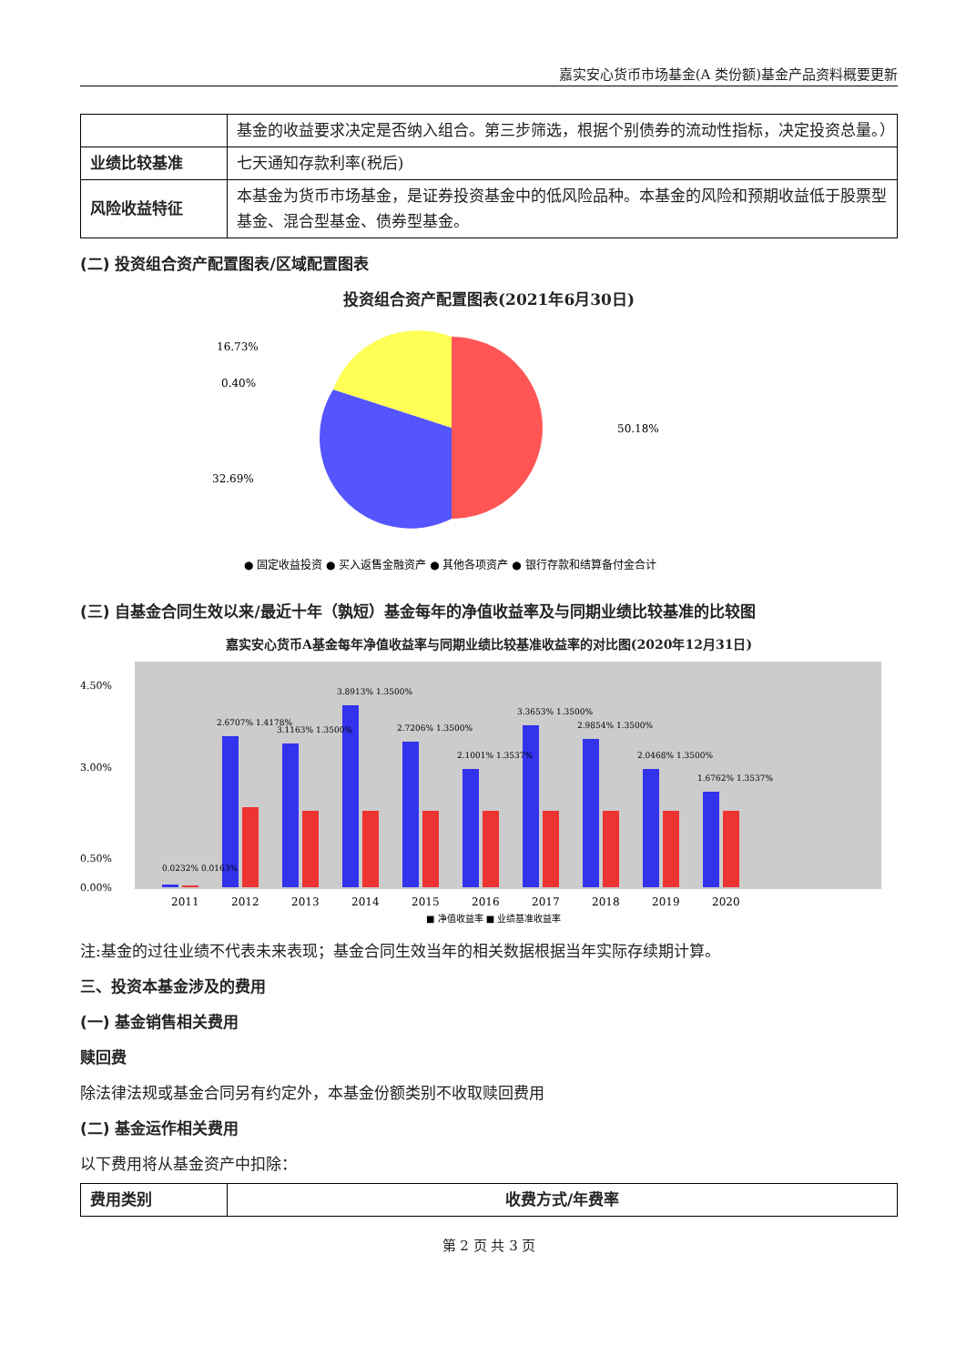嘉实安心货币市场基金(A 类份额)基金产品资料概要更新
| | 基金的收益要求决定是否纳入组合。第三步筛选，根据个别债券的流动性指标，决定投资总量。） |
| 业绩比较基准 | 七天通知存款利率(税后) |
| 风险收益特征 | 本基金为货币市场基金，是证券投资基金中的低风险品种。本基金的风险和预期收益低于股票型基金、混合型基金、债券型基金。 |
(二) 投资组合资产配置图表/区域配置图表
投资组合资产配置图表(2021年6月30日)
16.73%
0.40%
50.18%
32.69%
● 固定收益投资 ● 买入返售金融资产 ● 其他各项资产 ● 银行存款和结算备付金合计
(三) 自基金合同生效以来/最近十年（孰短）基金每年的净值收益率及与同期业绩比较基准的比较图
嘉实安心货币A基金每年净值收益率与同期业绩比较基准收益率的对比图(2020年12月31日)
4.50%
3.00%
0.50%
0.00%
0.0232% 0.0163%
2.6707% 1.4178%
3.1163% 1.3500%
3.8913% 1.3500%
2.7206% 1.3500%
2.1001% 1.3537%
3.3653% 1.3500%
2.9854% 1.3500%
2.0468% 1.3500%
1.6762% 1.3537%
2011
2012
2013
2014
2015
2016
2017
2018
2019
2020
■ 净值收益率 ■ 业绩基准收益率
注:基金的过往业绩不代表未来表现；基金合同生效当年的相关数据根据当年实际存续期计算。
三、投资本基金涉及的费用
(一) 基金销售相关费用
赎回费
除法律法规或基金合同另有约定外，本基金份额类别不收取赎回费用
(二) 基金运作相关费用
以下费用将从基金资产中扣除：
| 费用类别 | 收费方式/年费率 |
| --- | --- |
第 2 页 共 3 页